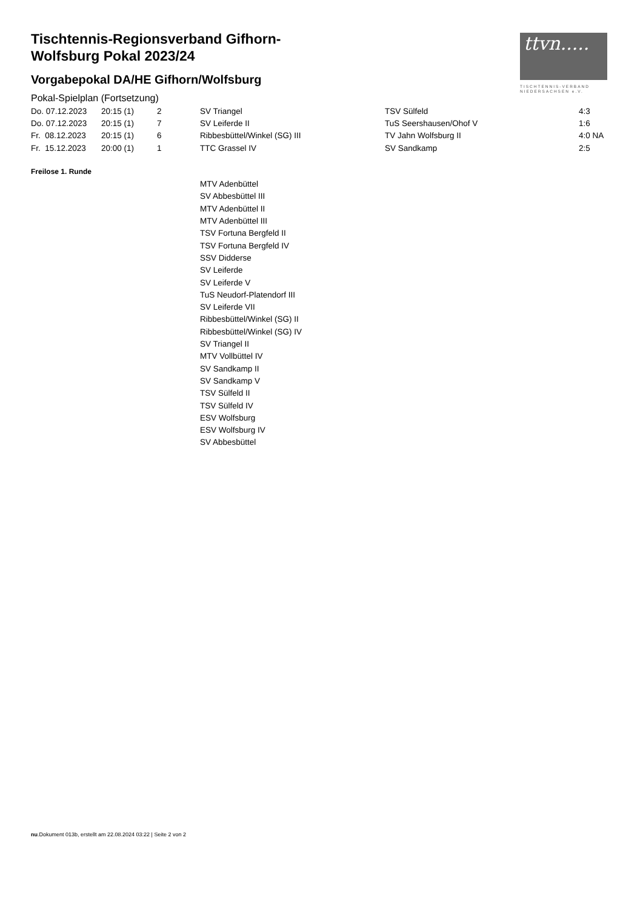ttvn.....
TISCHTENNIS-VERBAND
NIEDERSACHSEN e.V.
Tischtennis-Regionsverband Gifhorn-Wolfsburg Pokal 2023/24
Vorgabepokal DA/HE Gifhorn/Wolfsburg
Pokal-Spielplan (Fortsetzung)
| Do. 07.12.2023 | 20:15 (1) | 2 | SV Triangel | TSV Sülfeld | 4:3 |
| Do. 07.12.2023 | 20:15 (1) | 7 | SV Leiferde II | TuS Seershausen/Ohof V | 1:6 |
| Fr. 08.12.2023 | 20:15 (1) | 6 | Ribbesbüttel/Winkel (SG) III | TV Jahn Wolfsburg II | 4:0 NA |
| Fr. 15.12.2023 | 20:00 (1) | 1 | TTC Grassel IV | SV Sandkamp | 2:5 |
Freilose 1. Runde
MTV Adenbüttel
SV Abbesbüttel III
MTV Adenbüttel II
MTV Adenbüttel III
TSV Fortuna Bergfeld II
TSV Fortuna Bergfeld IV
SSV Didderse
SV Leiferde
SV Leiferde V
TuS Neudorf-Platendorf III
SV Leiferde VII
Ribbesbüttel/Winkel (SG) II
Ribbesbüttel/Winkel (SG) IV
SV Triangel II
MTV Vollbüttel IV
SV Sandkamp II
SV Sandkamp V
TSV Sülfeld II
TSV Sülfeld IV
ESV Wolfsburg
ESV Wolfsburg IV
SV Abbesbüttel
nu.Dokument 013b, erstellt am 22.08.2024 03:22 | Seite 2 von 2